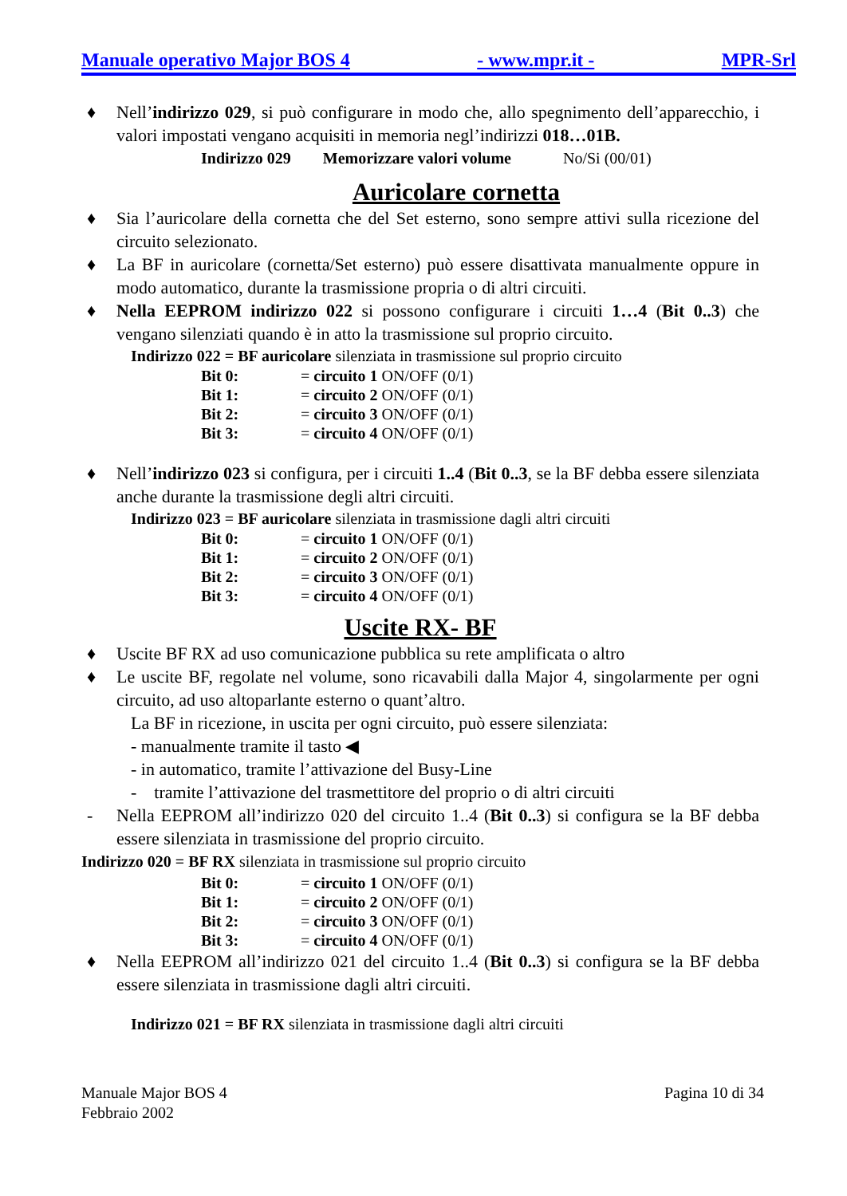Manuale operativo Major BOS 4 - www.mpr.it - MPR-Srl
♦ Nell’indirizzo 029, si può configurare in modo che, allo spegnimento dell’apparecchio, i valori impostati vengano acquisiti in memoria negl’indirizzi 018…01B.
Indirizzo 029 Memorizzare valori volume No/Si (00/01)
Auricolare cornetta
♦ Sia l’auricolare della cornetta che del Set esterno, sono sempre attivi sulla ricezione del circuito selezionato.
♦ La BF in auricolare (cornetta/Set esterno) può essere disattivata manualmente oppure in modo automatico, durante la trasmissione propria o di altri circuiti.
♦ Nella EEPROM indirizzo 022 si possono configurare i circuiti 1…4 (Bit 0..3) che vengano silenziati quando è in atto la trasmissione sul proprio circuito.
Indirizzo 022 = BF auricolare silenziata in trasmissione sul proprio circuito
| Bit 0: | = circuito 1 ON/OFF (0/1) |
| Bit 1: | = circuito 2 ON/OFF (0/1) |
| Bit 2: | = circuito 3 ON/OFF (0/1) |
| Bit 3: | = circuito 4 ON/OFF (0/1) |
♦ Nell’indirizzo 023 si configura, per i circuiti 1..4 (Bit 0..3, se la BF debba essere silenziata anche durante la trasmissione degli altri circuiti.
Indirizzo 023 = BF auricolare silenziata in trasmissione dagli altri circuiti
| Bit 0: | = circuito 1 ON/OFF (0/1) |
| Bit 1: | = circuito 2 ON/OFF (0/1) |
| Bit 2: | = circuito 3 ON/OFF (0/1) |
| Bit 3: | = circuito 4 ON/OFF (0/1) |
Uscite RX- BF
♦ Uscite BF RX ad uso comunicazione pubblica su rete amplificata o altro
♦ Le uscite BF, regolate nel volume, sono ricavabili dalla Major 4, singolarmente per ogni circuito, ad uso altoparlante esterno o quant’altro.
La BF in ricezione, in uscita per ogni circuito, può essere silenziata:
- manualmente tramite il tasto ◀
- in automatico, tramite l’attivazione del Busy-Line
- tramite l’attivazione del trasmettitore del proprio o di altri circuiti
- Nella EEPROM all’indirizzo 020 del circuito 1..4 (Bit 0..3) si configura se la BF debba essere silenziata in trasmissione del proprio circuito.
Indirizzo 020 = BF RX silenziata in trasmissione sul proprio circuito
| Bit 0: | = circuito 1 ON/OFF (0/1) |
| Bit 1: | = circuito 2 ON/OFF (0/1) |
| Bit 2: | = circuito 3 ON/OFF (0/1) |
| Bit 3: | = circuito 4 ON/OFF (0/1) |
♦ Nella EEPROM all’indirizzo 021 del circuito 1..4 (Bit 0..3) si configura se la BF debba essere silenziata in trasmissione dagli altri circuiti.
Indirizzo 021 = BF RX silenziata in trasmissione dagli altri circuiti
Manuale Major BOS 4 Pagina 10 di 34
Febbraio 2002